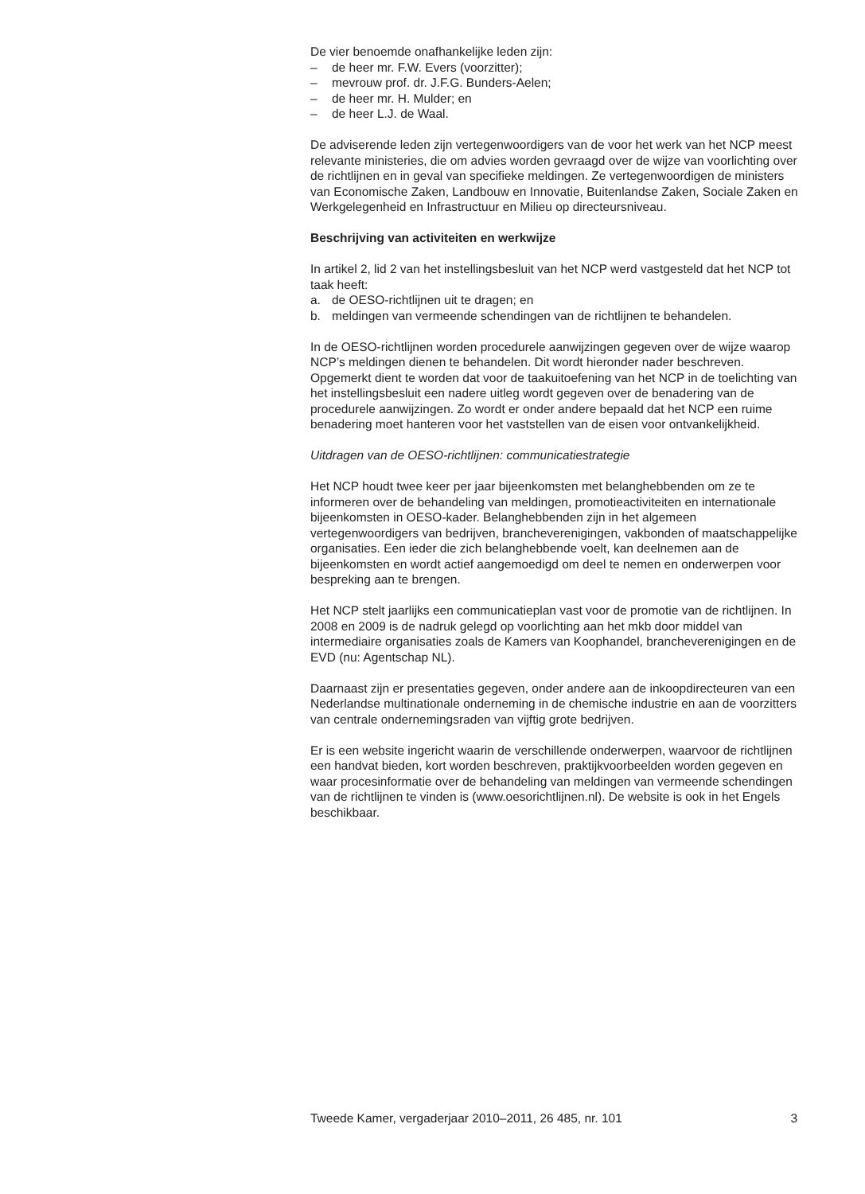De vier benoemde onafhankelijke leden zijn:
– de heer mr. F.W. Evers (voorzitter);
– mevrouw prof. dr. J.F.G. Bunders-Aelen;
– de heer mr. H. Mulder; en
– de heer L.J. de Waal.
De adviserende leden zijn vertegenwoordigers van de voor het werk van het NCP meest relevante ministeries, die om advies worden gevraagd over de wijze van voorlichting over de richtlijnen en in geval van specifieke meldingen. Ze vertegenwoordigen de ministers van Economische Zaken, Landbouw en Innovatie, Buitenlandse Zaken, Sociale Zaken en Werkgelegenheid en Infrastructuur en Milieu op directeursniveau.
Beschrijving van activiteiten en werkwijze
In artikel 2, lid 2 van het instellingsbesluit van het NCP werd vastgesteld dat het NCP tot taak heeft:
a. de OESO-richtlijnen uit te dragen; en
b. meldingen van vermeende schendingen van de richtlijnen te behandelen.
In de OESO-richtlijnen worden procedurele aanwijzingen gegeven over de wijze waarop NCP’s meldingen dienen te behandelen. Dit wordt hieronder nader beschreven. Opgemerkt dient te worden dat voor de taakuitoefening van het NCP in de toelichting van het instellingsbesluit een nadere uitleg wordt gegeven over de benadering van de procedurele aanwijzingen. Zo wordt er onder andere bepaald dat het NCP een ruime benadering moet hanteren voor het vaststellen van de eisen voor ontvankelijkheid.
Uitdragen van de OESO-richtlijnen: communicatiestrategie
Het NCP houdt twee keer per jaar bijeenkomsten met belanghebbenden om ze te informeren over de behandeling van meldingen, promotieactiviteiten en internationale bijeenkomsten in OESO-kader. Belanghebbenden zijn in het algemeen vertegenwoordigers van bedrijven, brancheverenigingen, vakbonden of maatschappelijke organisaties. Een ieder die zich belanghebbende voelt, kan deelnemen aan de bijeenkomsten en wordt actief aangemoedigd om deel te nemen en onderwerpen voor bespreking aan te brengen.
Het NCP stelt jaarlijks een communicatieplan vast voor de promotie van de richtlijnen. In 2008 en 2009 is de nadruk gelegd op voorlichting aan het mkb door middel van intermediaire organisaties zoals de Kamers van Koophandel, brancheverenigingen en de EVD (nu: Agentschap NL).
Daarnaast zijn er presentaties gegeven, onder andere aan de inkoopdirecteuren van een Nederlandse multinationale onderneming in de chemische industrie en aan de voorzitters van centrale ondernemingsraden van vijftig grote bedrijven.
Er is een website ingericht waarin de verschillende onderwerpen, waarvoor de richtlijnen een handvat bieden, kort worden beschreven, praktijkvoorbeelden worden gegeven en waar procesinformatie over de behandeling van meldingen van vermeende schendingen van de richtlijnen te vinden is (www.oesorichtlijnen.nl). De website is ook in het Engels beschikbaar.
Tweede Kamer, vergaderjaar 2010–2011, 26 485, nr. 101 3